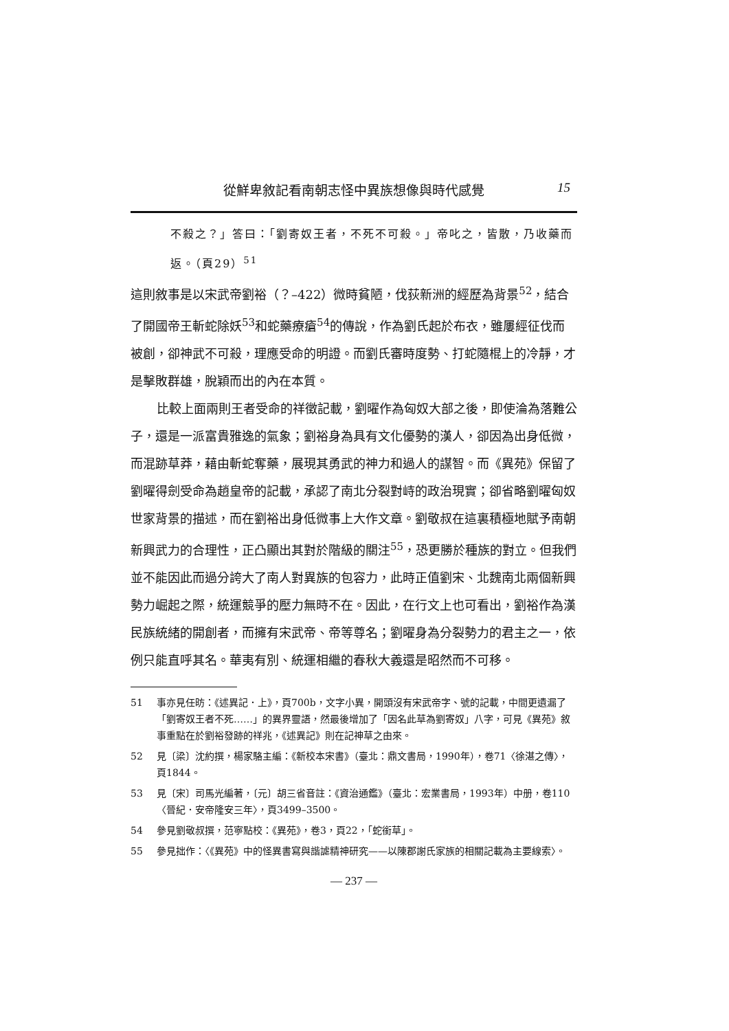從鮮卑敘記看南朝志怪中異族想像與時代感覺 15
不殺之？」答曰：「劉寄奴王者，不死不可殺。」帝叱之，皆散，乃收藥而返。（頁29）<sup>51</sup>
這則敘事是以宋武帝劉裕（？–422）微時貧陋，伐荻新洲的經歷為背景<sup>52</sup>，結合了開國帝王斬蛇除妖<sup>53</sup>和蛇藥療瘡<sup>54</sup>的傳說，作為劉氏起於布衣，雖屢經征伐而被創，卻神武不可殺，理應受命的明證。而劉氏審時度勢、打蛇隨棍上的冷靜，才是擊敗群雄，脫穎而出的內在本質。
比較上面兩則王者受命的祥徵記載，劉曜作為匈奴大部之後，即使淪為落難公子，還是一派富貴雅逸的氣象；劉裕身為具有文化優勢的漢人，卻因為出身低微，而混跡草莽，藉由斬蛇奪藥，展現其勇武的神力和過人的謀智。而《異苑》保留了劉曜得劍受命為趙皇帝的記載，承認了南北分裂對峙的政治現實；卻省略劉曜匈奴世家背景的描述，而在劉裕出身低微事上大作文章。劉敬叔在這裏積極地賦予南朝新興武力的合理性，正凸顯出其對於階級的關注<sup>55</sup>，恐更勝於種族的對立。但我們並不能因此而過分誇大了南人對異族的包容力，此時正值劉宋、北魏南北兩個新興勢力崛起之際，統運競爭的壓力無時不在。因此，在行文上也可看出，劉裕作為漢民族統緒的開創者，而擁有宋武帝、帝等尊名；劉曜身為分裂勢力的君主之一，依例只能直呼其名。華夷有別、統運相繼的春秋大義還是昭然而不可移。
51 事亦見任昉：《述異記．上》，頁700b，文字小異，開頭沒有宋武帝字、號的記載，中間更遺漏了「劉寄奴王者不死……」的異界靈語，然最後增加了「因名此草為劉寄奴」八字，可見《異苑》敘事重點在於劉裕發跡的祥兆，《述異記》則在記神草之由來。
52 見〔梁〕沈約撰，楊家駱主編：《新校本宋書》（臺北：鼎文書局，1990年），卷71〈徐湛之傳〉，頁1844。
53 見〔宋〕司馬光編著，〔元〕胡三省音註：《資治通鑑》（臺北：宏業書局，1993年）中册，卷110〈晉紀．安帝隆安三年〉，頁3499–3500。
54 參見劉敬叔撰，范寧點校：《異苑》，卷3，頁22，「蛇銜草」。
55 參見拙作：〈《異苑》中的怪異書寫與諧謔精神研究——以陳郡謝氏家族的相關記載為主要線索〉。
— 237 —